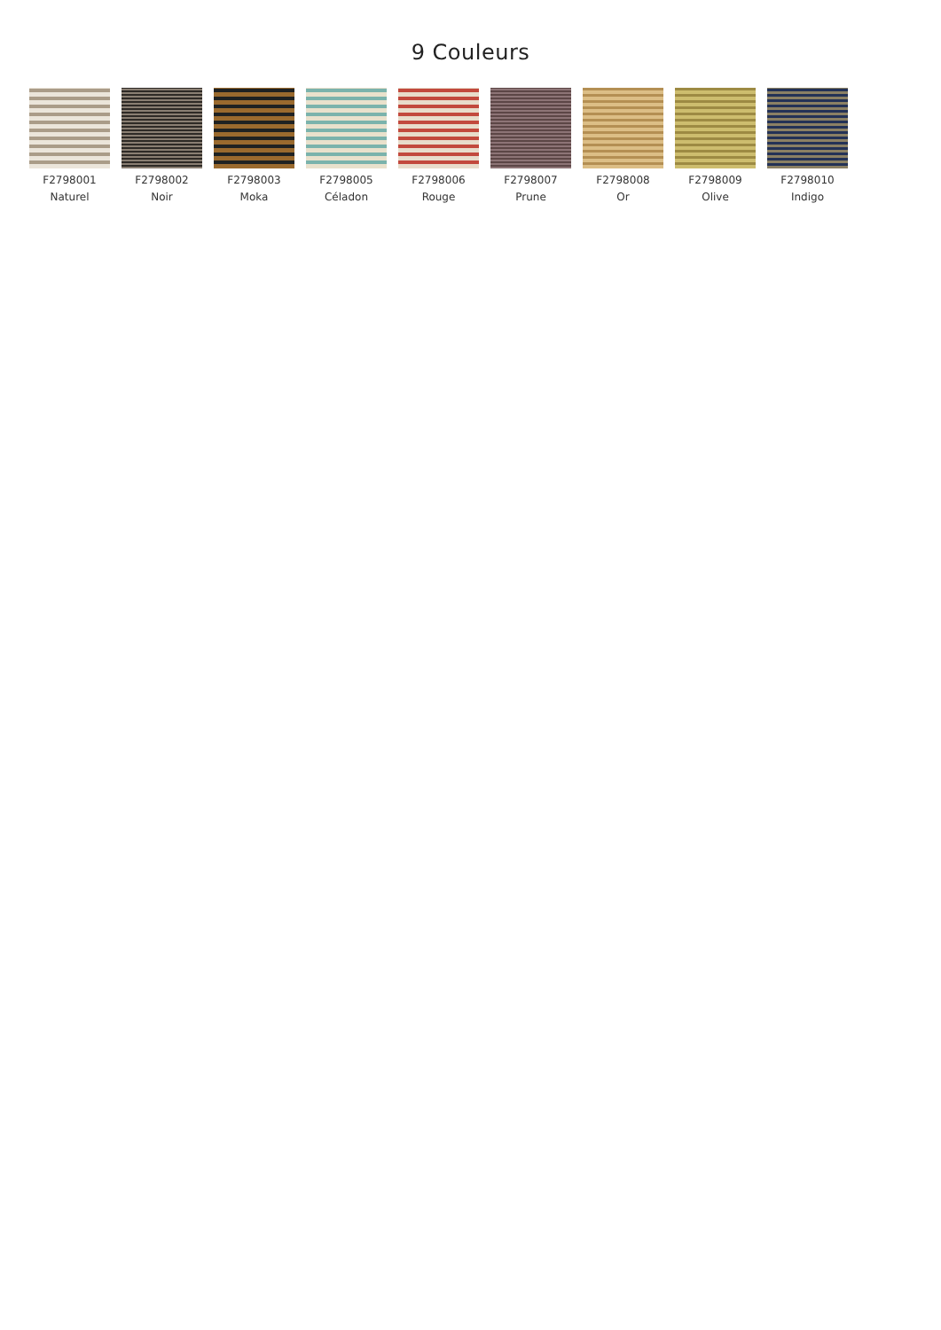9 Couleurs
F2798001
Naturel
F2798002
Noir
F2798003
Moka
F2798005
Céladon
F2798006
Rouge
F2798007
Prune
F2798008
Or
F2798009
Olive
F2798010
Indigo